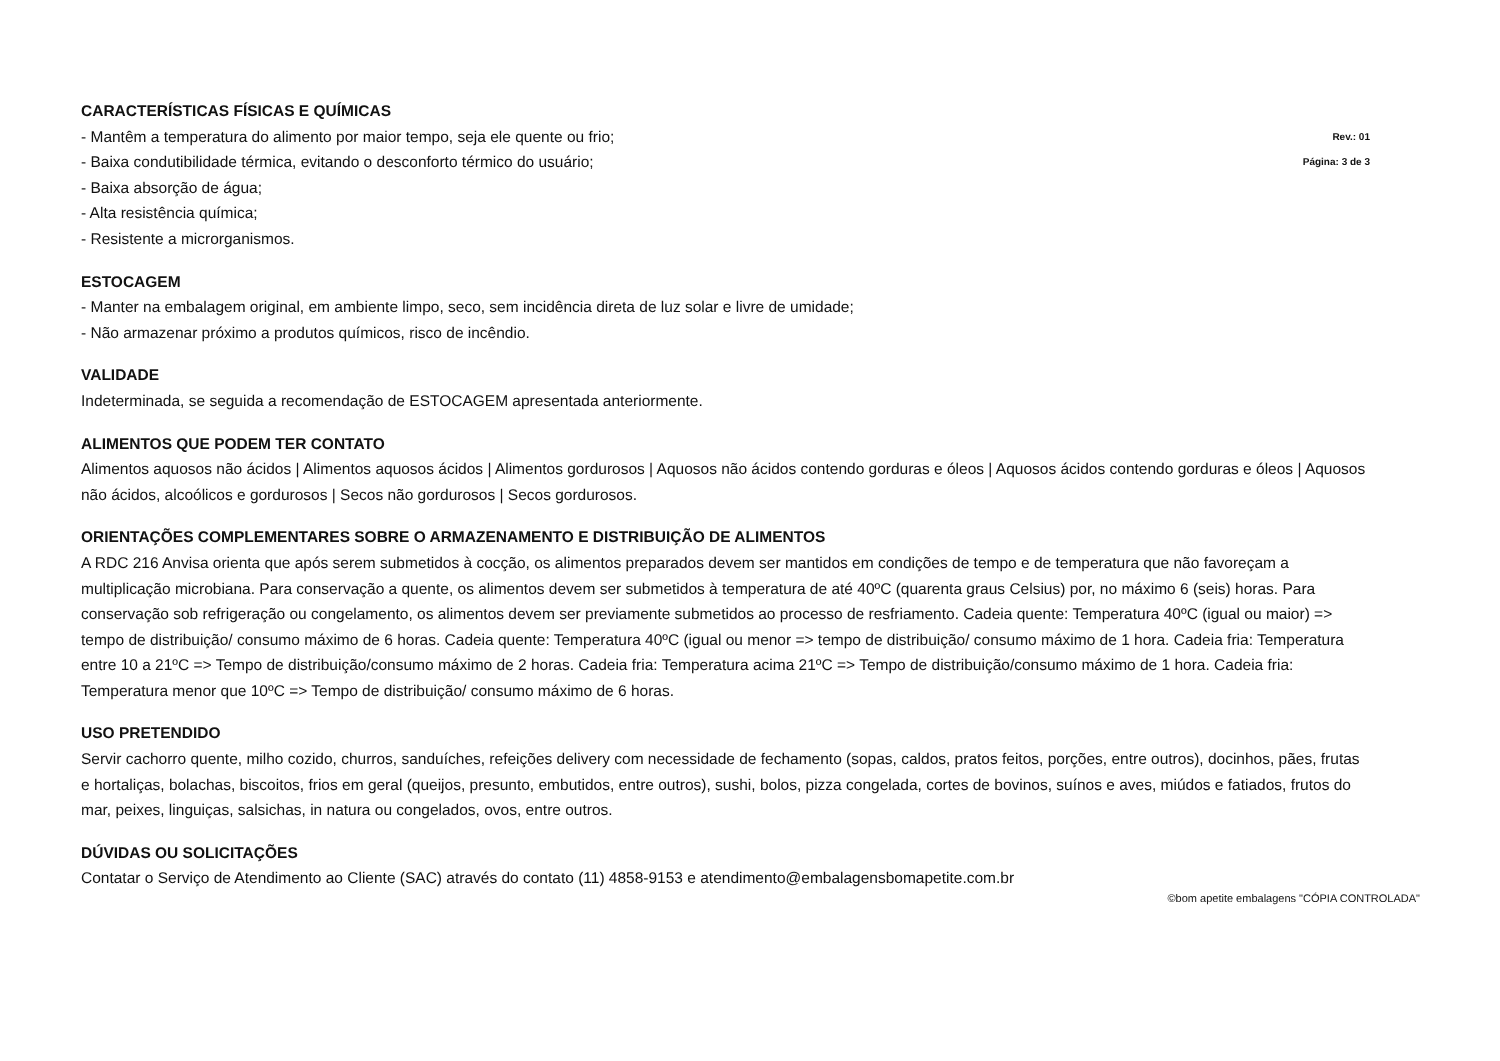CARACTERÍSTICAS FÍSICAS E QUÍMICAS
- Mantêm a temperatura do alimento por maior tempo, seja ele quente ou frio;
Rev.: 01
- Baixa condutibilidade térmica, evitando o desconforto térmico do usuário;
Página: 3 de 3
- Baixa absorção de água;
- Alta resistência química;
- Resistente a microrganismos.
ESTOCAGEM
- Manter na embalagem original, em ambiente limpo, seco, sem incidência direta de luz solar e livre de umidade;
- Não armazenar próximo a produtos químicos, risco de incêndio.
VALIDADE
Indeterminada, se seguida a recomendação de ESTOCAGEM apresentada anteriormente.
ALIMENTOS QUE PODEM TER CONTATO
Alimentos aquosos não ácidos | Alimentos aquosos ácidos | Alimentos gordurosos | Aquosos não ácidos contendo gorduras e óleos | Aquosos ácidos contendo gorduras e óleos | Aquosos não ácidos, alcoólicos e gordurosos | Secos não gordurosos | Secos gordurosos.
ORIENTAÇÕES COMPLEMENTARES SOBRE O ARMAZENAMENTO E DISTRIBUIÇÃO DE ALIMENTOS
A RDC 216 Anvisa orienta que após serem submetidos à cocção, os alimentos preparados devem ser mantidos em condições de tempo e de temperatura que não favoreçam a multiplicação microbiana. Para conservação a quente, os alimentos devem ser submetidos à temperatura de até 40ºC (quarenta graus Celsius) por, no máximo 6 (seis) horas. Para conservação sob refrigeração ou congelamento, os alimentos devem ser previamente submetidos ao processo de resfriamento. Cadeia quente: Temperatura 40ºC (igual ou maior) => tempo de distribuição/ consumo máximo de 6 horas. Cadeia quente: Temperatura 40ºC (igual ou menor => tempo de distribuição/ consumo máximo de 1 hora. Cadeia fria: Temperatura entre 10 a 21ºC => Tempo de distribuição/consumo máximo de 2 horas. Cadeia fria: Temperatura acima 21ºC => Tempo de distribuição/consumo máximo de 1 hora. Cadeia fria: Temperatura menor que 10ºC => Tempo de distribuição/ consumo máximo de 6 horas.
USO PRETENDIDO
Servir cachorro quente, milho cozido, churros, sanduíches, refeições delivery com necessidade de fechamento (sopas, caldos, pratos feitos, porções, entre outros), docinhos, pães, frutas e hortaliças, bolachas, biscoitos, frios em geral (queijos, presunto, embutidos, entre outros), sushi, bolos, pizza congelada, cortes de bovinos, suínos e aves, miúdos e fatiados, frutos do mar, peixes, linguiças, salsichas, in natura ou congelados, ovos, entre outros.
DÚVIDAS OU SOLICITAÇÕES
Contatar o Serviço de Atendimento ao Cliente (SAC) através do contato (11) 4858-9153 e atendimento@embalagensbomapetite.com.br
©bom apetite embalagens "CÓPIA CONTROLADA"